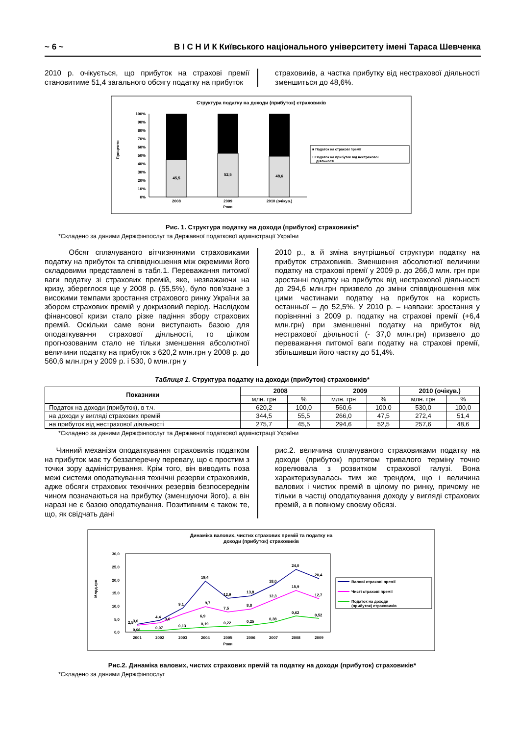~ 6 ~ В І С Н И К Київського національного університету імені Тараса Шевченка
2010 р. очікується, що прибуток на страхові премії становитиме 51,4 загального обсягу податку на прибуток
страховиків, а частка прибутку від нестрахової діяльності зменшиться до 48,6%.
Структура податку на доходи (прибуток) страховиків
100%
90%
80%
70%
60%
50%
40%
30%
20%
10%
0%
Проценти
45,5
52,5
48,6
2008
2009
2010 (очікув.)
Роки
■ Податок на страхові премії
□ Податок на прибуток від нестрахової
діяльності
Рис. 1. Структура податку на доходи (прибуток) страховиків*
*Складено за даними Держфінпослуг та Державної податкової адміністрації України
Обсяг сплачуваного вітчизняними страховиками податку на прибуток та співвідношення між окремими його складовими представлені в табл.1. Переважання питомої ваги податку зі страхових премій, яке, незважаючи на кризу, збереглося ще у 2008 р. (55,5%), було пов'язане з високими темпами зростання страхового ринку України за збором страхових премій у докризовий період. Наслідком фінансової кризи стало різке падіння збору страхових премій. Оскільки саме вони виступають базою для оподаткування страхової діяльності, то цілком прогнозованим стало не тільки зменшення абсолютної величини податку на прибуток з 620,2 млн.грн у 2008 р. до 560,6 млн.грн у 2009 р. і 530, 0 млн.грн у
2010 р., а й зміна внутрішньої структури податку на прибуток страховиків. Зменшення абсолютної величини податку на страхові премії у 2009 р. до 266,0 млн. грн при зростанні податку на прибуток від нестрахової діяльності до 294,6 млн.грн призвело до зміни співвідношення між цими частинами податку на прибуток на користь останньої – до 52,5%. У 2010 р. – навпаки: зростання у порівнянні з 2009 р. податку на страхові премії (+6,4 млн.грн) при зменшенні податку на прибуток від нестрахової діяльності (- 37,0 млн.грн) призвело до переважання питомої ваги податку на страхові премії, збільшивши його частку до 51,4%.
Таблиця 1. Структура податку на доходи (прибуток) страховиків*
| Показники | 2008 | | 2009 | | 2010 (очікув.) | |
| --- | --- | --- | --- | --- | --- | --- |
| | млн. грн | % | млн. грн | % | млн. грн | % |
| Податок на доходи (прибуток), в т.ч. | 620,2 | 100,0 | 560,6 | 100,0 | 530,0 | 100,0 |
| на доходи у вигляді страхових премій | 344,5 | 55,5 | 266,0 | 47,5 | 272,4 | 51,4 |
| на прибуток від нестрахової діяльності | 275,7 | 45,5 | 294,6 | 52,5 | 257,6 | 48,6 |
*Складено за даними Держфінпослуг та Державної податкової адміністрації України
Чинний механізм оподаткування страховиків податком на прибуток має ту беззаперечну перевагу, що є простим з точки зору адміністрування. Крім того, він виводить поза межі системи оподаткування технічні резерви страховиків, адже обсяги страхових технічних резервів безпосереднім чином позначаються на прибутку (зменшуючи його), а він наразі не є базою оподаткування. Позитивним є також те, що, як свідчать дані
рис.2. величина сплачуваного страховиками податку на доходи (прибуток) протягом тривалого терміну точно корелювала з розвитком страхової галузі. Вона характеризувалась тим же трендом, що і величина валових і чистих премій в цілому по ринку, причому не тільки в частці оподаткування доходу у вигляді страхових премій, а в повному своєму обсязі.
Динаміка валових, чистих страхових премій та податку на
доходи (прибуток) страховиків
30,0
25,0
20,0
15,0
10,0
5,0
0,0
Млрд.грн
3,0
4,4
9,1
19,4
12,9
13,8
18,0
24,0
20,4
9,7
6,9
3,6
2,5
7,5
8,8
12,3
15,9
12,7
0,06
0,07
0,13
0,19
0,22
0,25
0,38
0,62
0,52
2001
2002
2003
2004
2005
2006
2007
2008
2009
Роки
Валові страхові премії
Чисті страхові премії
Податок на доходи
(прибуток) страховиків
Рис.2. Динаміка валових, чистих страхових премій та податку на доходи (прибуток) страховиків*
*Складено за даними Держфінпослуг